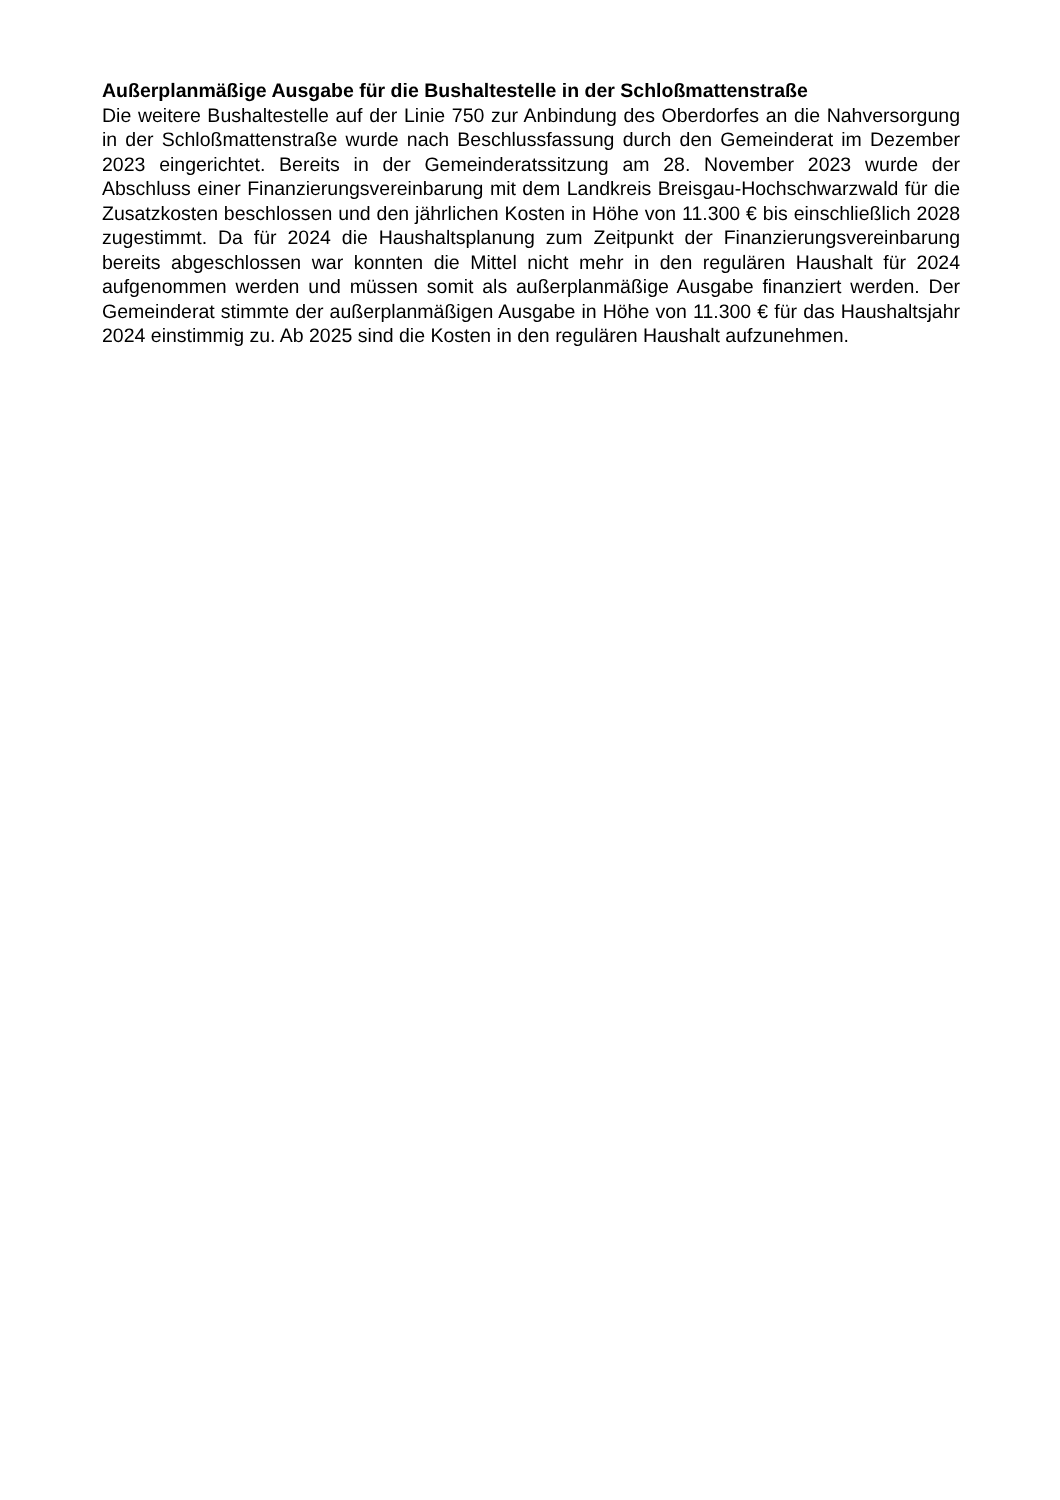Außerplanmäßige Ausgabe für die Bushaltestelle in der Schloßmattenstraße
Die weitere Bushaltestelle auf der Linie 750 zur Anbindung des Oberdorfes an die Nahversorgung in der Schloßmattenstraße wurde nach Beschlussfassung durch den Gemeinderat im Dezember 2023 eingerichtet. Bereits in der Gemeinderatssitzung am 28. November 2023 wurde der Abschluss einer Finanzierungsvereinbarung mit dem Landkreis Breisgau-Hochschwarzwald für die Zusatzkosten beschlossen und den jährlichen Kosten in Höhe von 11.300 € bis einschließlich 2028 zugestimmt. Da für 2024 die Haushaltsplanung zum Zeitpunkt der Finanzierungsvereinbarung bereits abgeschlossen war konnten die Mittel nicht mehr in den regulären Haushalt für 2024 aufgenommen werden und müssen somit als außerplanmäßige Ausgabe finanziert werden. Der Gemeinderat stimmte der außerplanmäßigen Ausgabe in Höhe von 11.300 € für das Haushaltsjahr 2024 einstimmig zu. Ab 2025 sind die Kosten in den regulären Haushalt aufzunehmen.